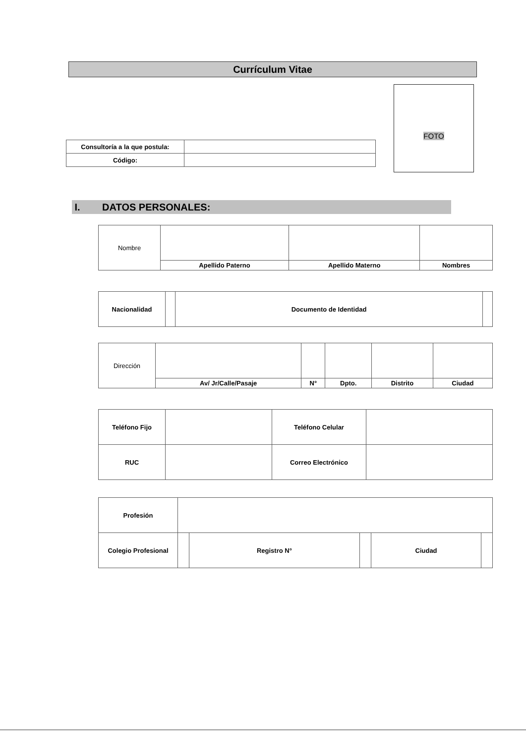Currículum Vitae
FOTO
| Consultoría a la que postula: | |
| Código: | |
I. DATOS PERSONALES:
| Nombre | | | |
| | Apellido Paterno | Apellido Materno | Nombres |
| Nacionalidad | | Documento de Identidad | |
| Dirección | | | | | |
| | Av/ Jr/Calle/Pasaje | N° | Dpto. | Distrito | Ciudad |
| Teléfono Fijo | | Teléfono Celular | |
| RUC | | Correo Electrónico | |
| Profesión | | | | | |
| Colegio Profesional | | Registro N° | | Ciudad | |